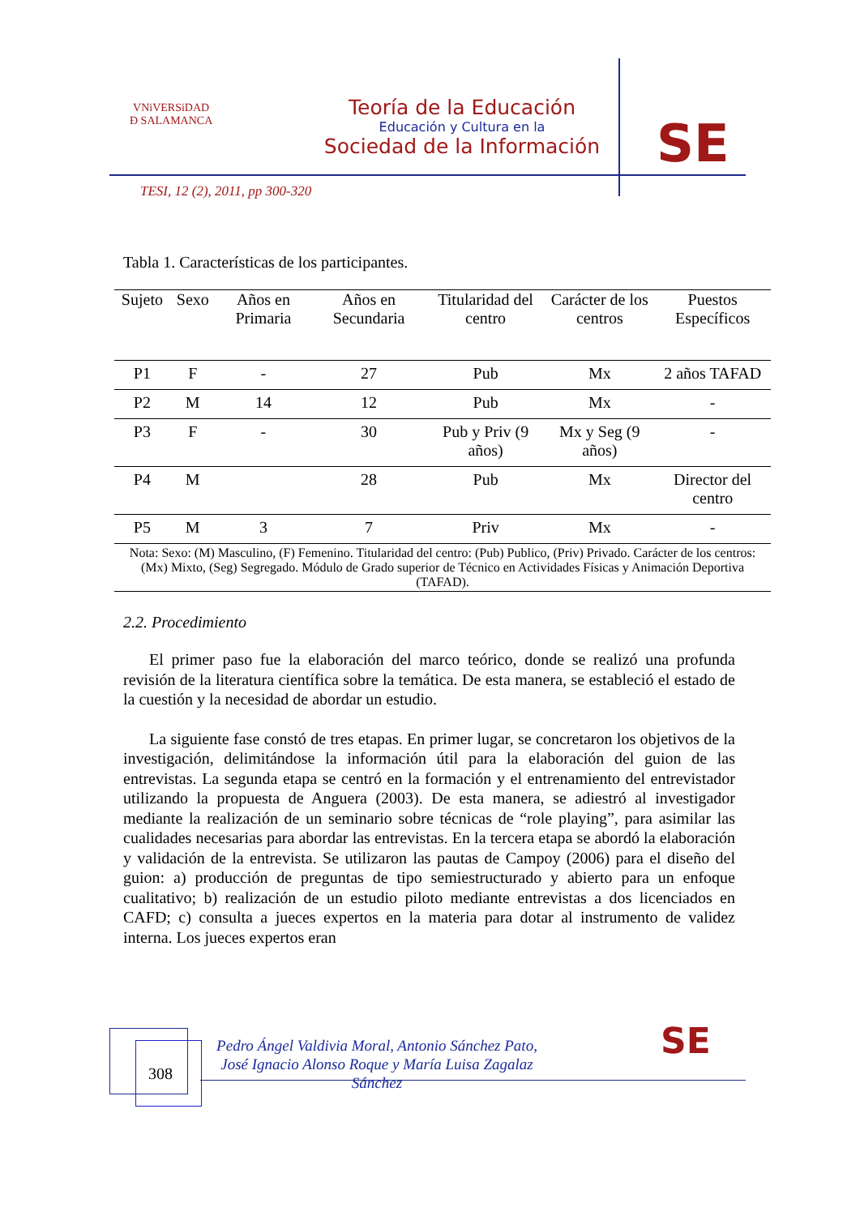VNiVERSiDAD
Đ SALAMANCA
Teoría de la Educación
Educación y Cultura en la
Sociedad de la Información
SE
TESI, 12 (2), 2011, pp 300-320
Tabla 1. Características de los participantes.
| Sujeto | Sexo | Años en Primaria | Años en Secundaria | Titularidad del centro | Carácter de los centros | Puestos Específicos |
| --- | --- | --- | --- | --- | --- | --- |
| P1 | F | - | 27 | Pub | Mx | 2 años TAFAD |
| P2 | M | 14 | 12 | Pub | Mx | - |
| P3 | F | - | 30 | Pub y Priv (9 años) | Mx y Seg (9 años) | - |
| P4 | M | | 28 | Pub | Mx | Director del centro |
| P5 | M | 3 | 7 | Priv | Mx | - |
| Nota: Sexo: (M) Masculino, (F) Femenino. Titularidad del centro: (Pub) Publico, (Priv) Privado. Carácter de los centros: (Mx) Mixto, (Seg) Segregado. Módulo de Grado superior de Técnico en Actividades Físicas y Animación Deportiva (TAFAD). | | | | | | |
2.2. Procedimiento
El primer paso fue la elaboración del marco teórico, donde se realizó una profunda revisión de la literatura científica sobre la temática. De esta manera, se estableció el estado de la cuestión y la necesidad de abordar un estudio.
La siguiente fase constó de tres etapas. En primer lugar, se concretaron los objetivos de la investigación, delimitándose la información útil para la elaboración del guion de las entrevistas. La segunda etapa se centró en la formación y el entrenamiento del entrevistador utilizando la propuesta de Anguera (2003). De esta manera, se adiestró al investigador mediante la realización de un seminario sobre técnicas de “role playing”, para asimilar las cualidades necesarias para abordar las entrevistas. En la tercera etapa se abordó la elaboración y validación de la entrevista. Se utilizaron las pautas de Campoy (2006) para el diseño del guion: a) producción de preguntas de tipo semiestructurado y abierto para un enfoque cualitativo; b) realización de un estudio piloto mediante entrevistas a dos licenciados en CAFD; c) consulta a jueces expertos en la materia para dotar al instrumento de validez interna. Los jueces expertos eran
308
Pedro Ángel Valdivia Moral, Antonio Sánchez Pato, José Ignacio Alonso Roque y María Luisa Zagalaz Sánchez
SE